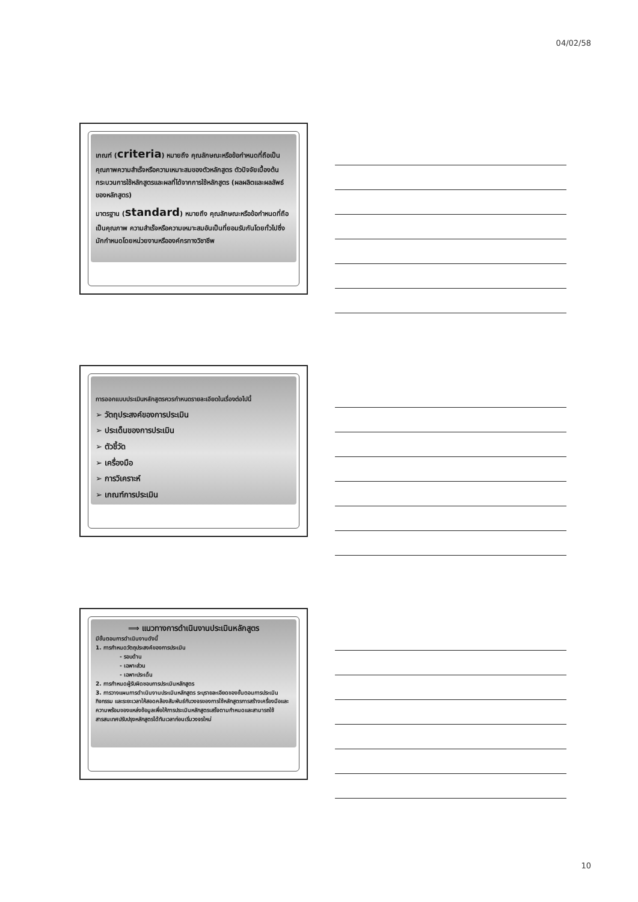04/02/58
เกณฑ์ (criteria) หมายถึง คุณลักษณะหรือข้อกำหนดที่ถือเป็นคุณภาพความสำเร็จหรือความเหมาะสมของตัวหลักสูตร ตัวปัจจัยเบื้องต้น กระบวนการใช้หลักสูตรและผลที่ได้จากการใช้หลักสูตร (ผลผลิตและผลลัพธ์ของหลักสูตร)
มาตรฐาน (standard) หมายถึง คุณลักษณะหรือข้อกำหนดที่ถือเป็นคุณภาพ ความสำเร็จหรือความเหมาะสมอันเป็นที่ยอมรับกันโดยทั่วไปซึ่งมักกำหนดโดยหน่วยงานหรือองค์กรทางวิชาชีพ
การออกแบบประเมินหลักสูตรควรกำหนดรายละเอียดในเรื่องต่อไปนี้
➢ วัตถุประสงค์ของการประเมิน
➢ ประเด็นของการประเมิน
➢ ตัวชี้วัด
➢ เครื่องมือ
➢ การวิเคราะห์
➢ เกณฑ์การประเมิน
⟹ แนวทางการดำเนินงานประเมินหลักสูตร
มีขั้นตอนการดำเนินงานดังนี้
1. การกำหนดวัตถุประสงค์ของการประเมิน
- รอบด้าน
- เฉพาะส่วน
- เฉพาะประเด็น
2. การกำหนดผู้รับผิดชอบการประเมินหลักสูตร
3. การวางแผนการดำเนินงานประเมินหลักสูตร ระบุรายละเอียดของขั้นตอนการประเมินกิจกรรม และระยะเวลาให้สอดคล้องสัมพันธ์กับวงจรของการใช้หลักสูตรการสร้างเครื่องมือและความพร้อมของแหล่งข้อมูลเพื่อให้การประเมินหลักสูตรเสร็จตามกำหนดและสามารถใช้สารสนเทศปรับปรุงหลักสูตรได้ทันเวลาก่อนเริ่มวงจรใหม่
10